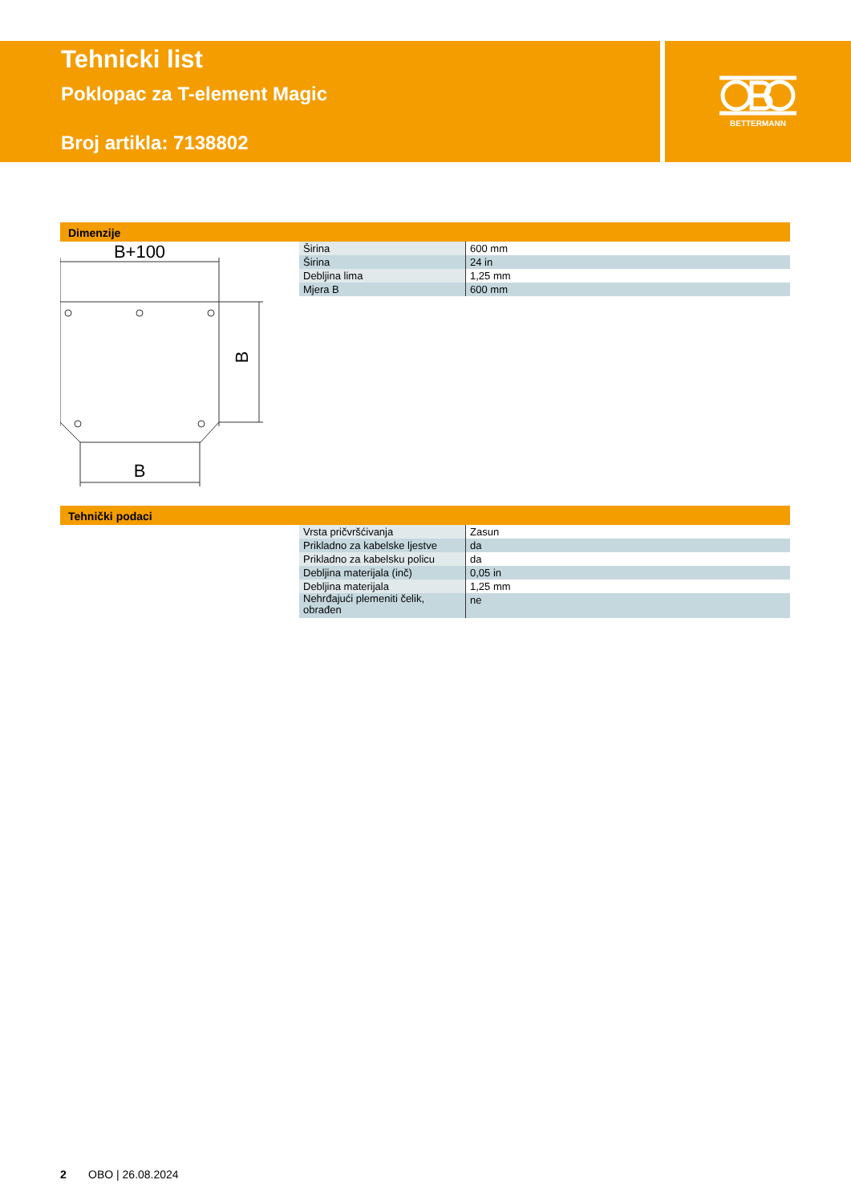Tehnicki list
Poklopac za T-element Magic
Broj artikla: 7138802
BETTERMANN
Dimenzije
B+100
B
B
| Širina | 600 mm |
| Širina | 24 in |
| Debljina lima | 1,25 mm |
| Mjera B | 600 mm |
Tehnički podaci
| Vrsta pričvršćivanja | Zasun |
| Prikladno za kabelske ljestve | da |
| Prikladno za kabelsku policu | da |
| Debljina materijala (inč) | 0,05 in |
| Debljina materijala | 1,25 mm |
| Nehrđajući plemeniti čelik, obrađen | ne |
2 OBO | 26.08.2024